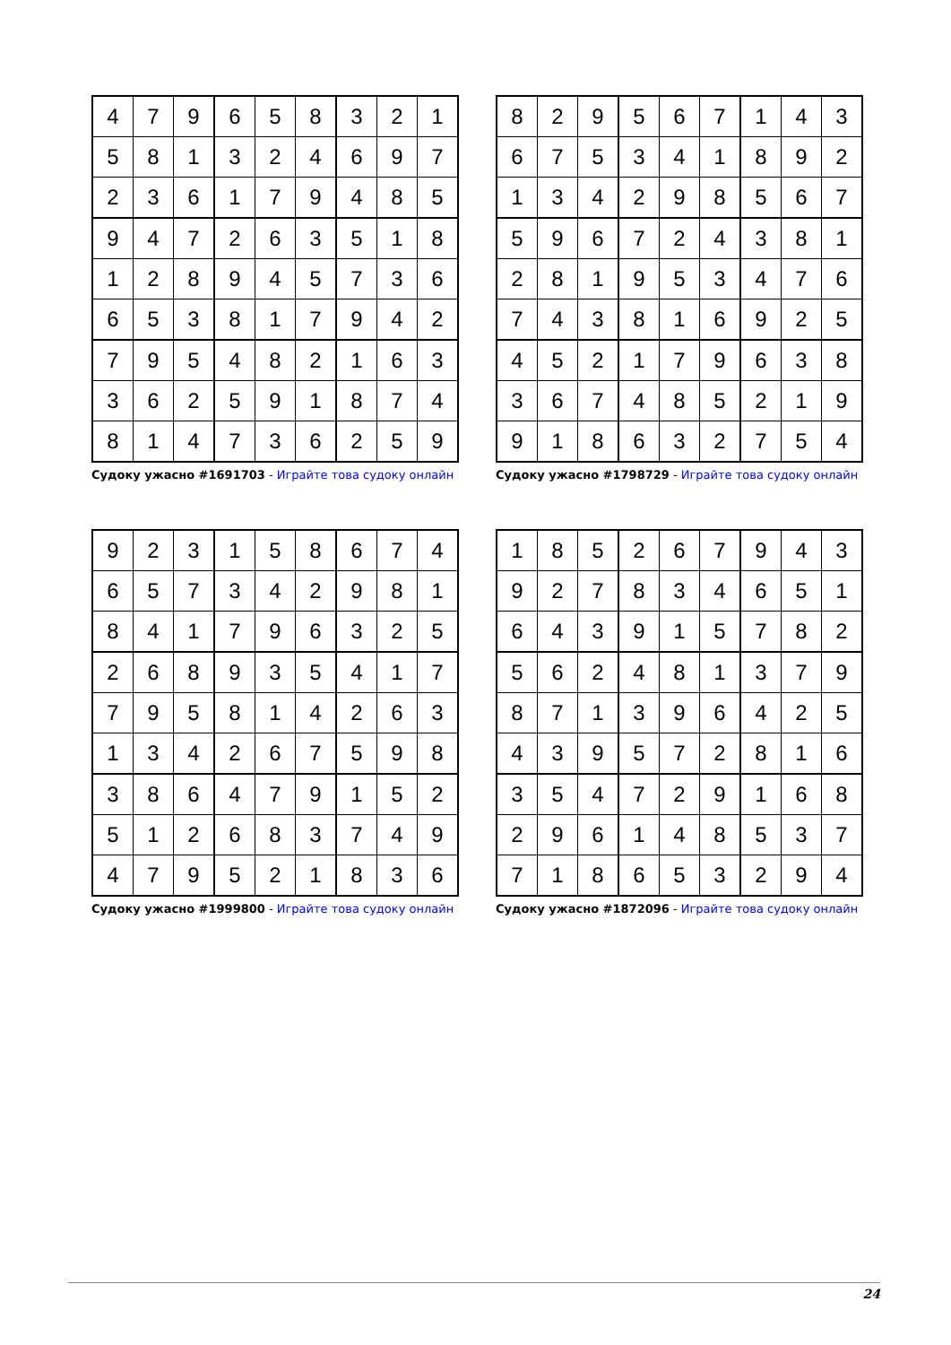| 4 | 7 | 9 | 6 | 5 | 8 | 3 | 2 | 1 |
| 5 | 8 | 1 | 3 | 2 | 4 | 6 | 9 | 7 |
| 2 | 3 | 6 | 1 | 7 | 9 | 4 | 8 | 5 |
| 9 | 4 | 7 | 2 | 6 | 3 | 5 | 1 | 8 |
| 1 | 2 | 8 | 9 | 4 | 5 | 7 | 3 | 6 |
| 6 | 5 | 3 | 8 | 1 | 7 | 9 | 4 | 2 |
| 7 | 9 | 5 | 4 | 8 | 2 | 1 | 6 | 3 |
| 3 | 6 | 2 | 5 | 9 | 1 | 8 | 7 | 4 |
| 8 | 1 | 4 | 7 | 3 | 6 | 2 | 5 | 9 |
Судоку ужасно #1691703 - Играйте това судоку онлайн
| 8 | 2 | 9 | 5 | 6 | 7 | 1 | 4 | 3 |
| 6 | 7 | 5 | 3 | 4 | 1 | 8 | 9 | 2 |
| 1 | 3 | 4 | 2 | 9 | 8 | 5 | 6 | 7 |
| 5 | 9 | 6 | 7 | 2 | 4 | 3 | 8 | 1 |
| 2 | 8 | 1 | 9 | 5 | 3 | 4 | 7 | 6 |
| 7 | 4 | 3 | 8 | 1 | 6 | 9 | 2 | 5 |
| 4 | 5 | 2 | 1 | 7 | 9 | 6 | 3 | 8 |
| 3 | 6 | 7 | 4 | 8 | 5 | 2 | 1 | 9 |
| 9 | 1 | 8 | 6 | 3 | 2 | 7 | 5 | 4 |
Судоку ужасно #1798729 - Играйте това судоку онлайн
| 9 | 2 | 3 | 1 | 5 | 8 | 6 | 7 | 4 |
| 6 | 5 | 7 | 3 | 4 | 2 | 9 | 8 | 1 |
| 8 | 4 | 1 | 7 | 9 | 6 | 3 | 2 | 5 |
| 2 | 6 | 8 | 9 | 3 | 5 | 4 | 1 | 7 |
| 7 | 9 | 5 | 8 | 1 | 4 | 2 | 6 | 3 |
| 1 | 3 | 4 | 2 | 6 | 7 | 5 | 9 | 8 |
| 3 | 8 | 6 | 4 | 7 | 9 | 1 | 5 | 2 |
| 5 | 1 | 2 | 6 | 8 | 3 | 7 | 4 | 9 |
| 4 | 7 | 9 | 5 | 2 | 1 | 8 | 3 | 6 |
Судоку ужасно #1999800 - Играйте това судоку онлайн
| 1 | 8 | 5 | 2 | 6 | 7 | 9 | 4 | 3 |
| 9 | 2 | 7 | 8 | 3 | 4 | 6 | 5 | 1 |
| 6 | 4 | 3 | 9 | 1 | 5 | 7 | 8 | 2 |
| 5 | 6 | 2 | 4 | 8 | 1 | 3 | 7 | 9 |
| 8 | 7 | 1 | 3 | 9 | 6 | 4 | 2 | 5 |
| 4 | 3 | 9 | 5 | 7 | 2 | 8 | 1 | 6 |
| 3 | 5 | 4 | 7 | 2 | 9 | 1 | 6 | 8 |
| 2 | 9 | 6 | 1 | 4 | 8 | 5 | 3 | 7 |
| 7 | 1 | 8 | 6 | 5 | 3 | 2 | 9 | 4 |
Судоку ужасно #1872096 - Играйте това судоку онлайн
24